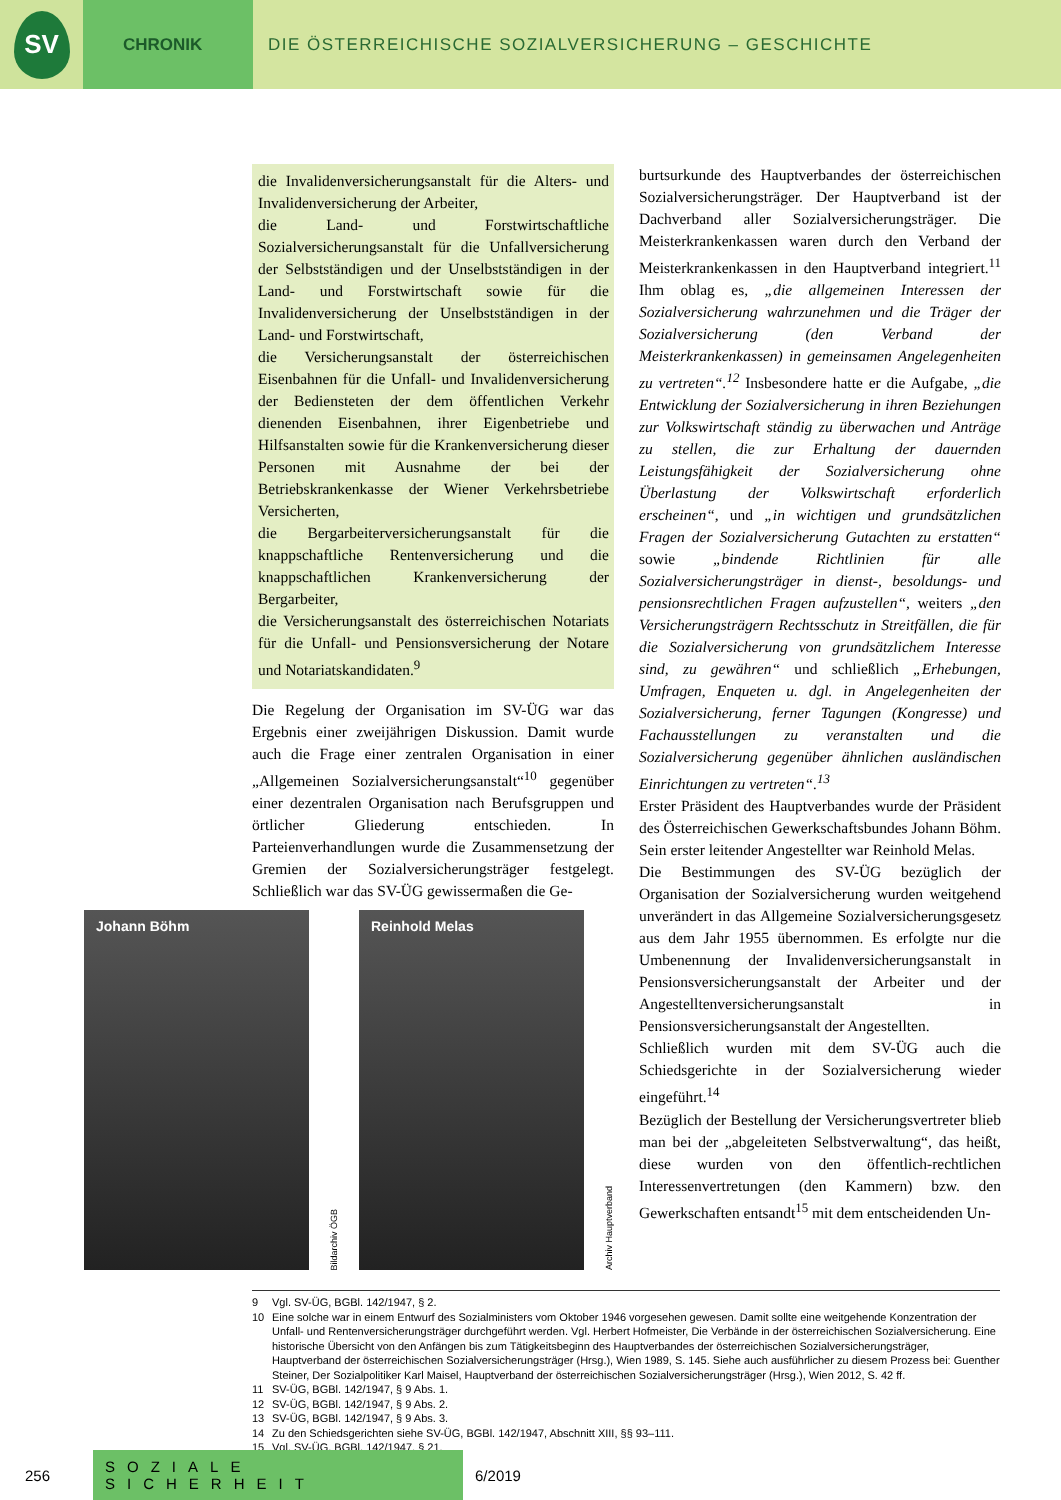SV
CHRONIK DIE ÖSTERREICHISCHE SOZIALVERSICHERUNG – GESCHICHTE
die Invalidenversicherungsanstalt für die Alters- und Invalidenversicherung der Arbeiter,
die Land- und Forstwirtschaftliche Sozialversicherungsanstalt für die Unfallversicherung der Selbstständigen und der Unselbstständigen in der Land- und Forstwirtschaft sowie für die Invalidenversicherung der Unselbstständigen in der Land- und Forstwirtschaft,
die Versicherungsanstalt der österreichischen Eisenbahnen für die Unfall- und Invalidenversicherung der Bediensteten der dem öffentlichen Verkehr dienenden Eisenbahnen, ihrer Eigenbetriebe und Hilfsanstalten sowie für die Krankenversicherung dieser Personen mit Ausnahme der bei der Betriebskrankenkasse der Wiener Verkehrsbetriebe Versicherten,
die Bergarbeiterversicherungsanstalt für die knappschaftliche Rentenversicherung und die knappschaftlichen Krankenversicherung der Bergarbeiter,
die Versicherungsanstalt des österreichischen Notariats für die Unfall- und Pensionsversicherung der Notare und Notariatskandidaten.<sup>9</sup>
Die Regelung der Organisation im SV-ÜG war das Ergebnis einer zweijährigen Diskussion. Damit wurde auch die Frage einer zentralen Organisation in einer „Allgemeinen Sozialversicherungsanstalt“<sup>10</sup> gegenüber einer dezentralen Organisation nach Berufsgruppen und örtlicher Gliederung entschieden. In Parteienverhandlungen wurde die Zusammensetzung der Gremien der Sozialversicherungsträger festgelegt. Schließlich war das SV-ÜG gewissermaßen die Ge-
Johann Böhm
Bildarchiv ÖGB
Reinhold Melas
Archiv Hauptverband
burtsurkunde des Hauptverbandes der österreichischen Sozialversicherungsträger. Der Hauptverband ist der Dachverband aller Sozialversicherungsträger. Die Meisterkrankenkassen waren durch den Verband der Meisterkrankenkassen in den Hauptverband integriert.<sup>11</sup> Ihm oblag es, „die allgemeinen Interessen der Sozialversicherung wahrzunehmen und die Träger der Sozialversicherung (den Verband der Meisterkrankenkassen) in gemeinsamen Angelegenheiten zu vertreten“.<sup>12</sup> Insbesondere hatte er die Aufgabe, „die Entwicklung der Sozialversicherung in ihren Beziehungen zur Volkswirtschaft ständig zu überwachen und Anträge zu stellen, die zur Erhaltung der dauernden Leistungsfähigkeit der Sozialversicherung ohne Überlastung der Volkswirtschaft erforderlich erscheinen“, und „in wichtigen und grundsätzlichen Fragen der Sozialversicherung Gutachten zu erstatten“ sowie „bindende Richtlinien für alle Sozialversicherungsträger in dienst-, besoldungs- und pensionsrechtlichen Fragen aufzustellen“, weiters „den Versicherungsträgern Rechtsschutz in Streitfällen, die für die Sozialversicherung von grundsätzlichem Interesse sind, zu gewähren“ und schließlich „Erhebungen, Umfragen, Enqueten u. dgl. in Angelegenheiten der Sozialversicherung, ferner Tagungen (Kongresse) und Fachausstellungen zu veranstalten und die Sozialversicherung gegenüber ähnlichen ausländischen Einrichtungen zu vertreten“.<sup>13</sup>
Erster Präsident des Hauptverbandes wurde der Präsident des Österreichischen Gewerkschaftsbundes Johann Böhm. Sein erster leitender Angestellter war Reinhold Melas.
Die Bestimmungen des SV-ÜG bezüglich der Organisation der Sozialversicherung wurden weitgehend unverändert in das Allgemeine Sozialversicherungsgesetz aus dem Jahr 1955 übernommen. Es erfolgte nur die Umbenennung der Invalidenversicherungsanstalt in Pensionsversicherungsanstalt der Arbeiter und der Angestelltenversicherungsanstalt in Pensionsversicherungsanstalt der Angestellten.
Schließlich wurden mit dem SV-ÜG auch die Schiedsgerichte in der Sozialversicherung wieder eingeführt.<sup>14</sup>
Bezüglich der Bestellung der Versicherungsvertreter blieb man bei der „abgeleiteten Selbstverwaltung“, das heißt, diese wurden von den öffentlich-rechtlichen Interessenvertretungen (den Kammern) bzw. den Gewerkschaften entsandt<sup>15</sup> mit dem entscheidenden Un-
9 Vgl. SV-ÜG, BGBl. 142/1947, § 2.
10 Eine solche war in einem Entwurf des Sozialministers vom Oktober 1946 vorgesehen gewesen. Damit sollte eine weitgehende Konzentration der Unfall- und Rentenversicherungsträger durchgeführt werden. Vgl. Herbert Hofmeister, Die Verbände in der österreichischen Sozialversicherung. Eine historische Übersicht von den Anfängen bis zum Tätigkeitsbeginn des Hauptverbandes der österreichischen Sozialversicherungsträger, Hauptverband der österreichischen Sozialversicherungsträger (Hrsg.), Wien 1989, S. 145. Siehe auch ausführlicher zu diesem Prozess bei: Guenther Steiner, Der Sozialpolitiker Karl Maisel, Hauptverband der österreichischen Sozialversicherungsträger (Hrsg.), Wien 2012, S. 42 ff.
11 SV-ÜG, BGBl. 142/1947, § 9 Abs. 1.
12 SV-ÜG, BGBl. 142/1947, § 9 Abs. 2.
13 SV-ÜG, BGBl. 142/1947, § 9 Abs. 3.
14 Zu den Schiedsgerichten siehe SV-ÜG, BGBl. 142/1947, Abschnitt XIII, §§ 93–111.
15 Vgl. SV-ÜG, BGBl. 142/1947, § 21.
256
SOZIALE SICHERHEIT
6/2019